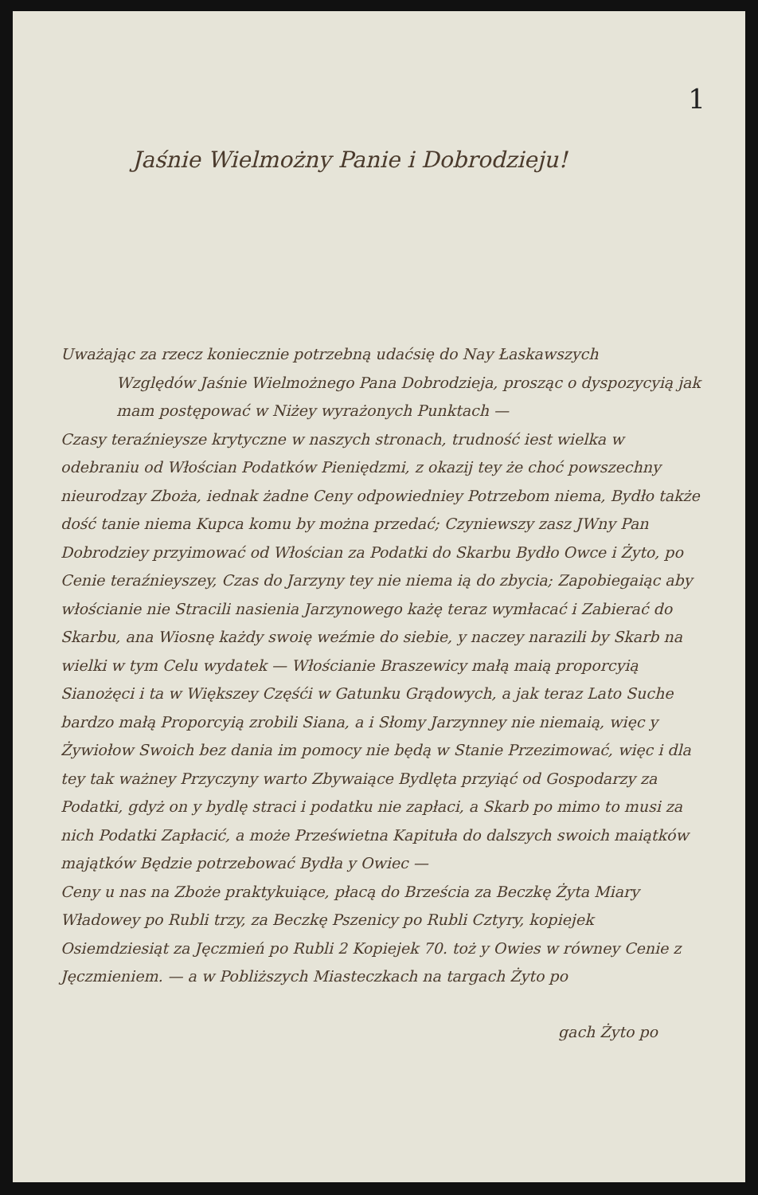1
Jaśnie Wielmożny Panie i Dobrodzieju!
Uważając za rzecz koniecznie potrzebną udaćsię do Nay Łaskawszych
Względów Jaśnie Wielmożnego Pana Dobrodzieja, prosząc o dyspozycyią jak mam postępować w Niżey wyrażonych Punktach —
Czasy teraźnieysze krytyczne w naszych stronach, trudność iest wielka w odebraniu od Włościan Podatków Pieniędzmi, z okazij tey że choć powszechny nieurodzay Zboża, iednak żadne Ceny odpowiedniey Potrzebom niema, Bydło także dość tanie niema Kupca komu by można przedać; Czyniewszy zasz JWny Pan Dobrodziey przyimować od Włościan za Podatki do Skarbu Bydło Owce i Żyto, po Cenie teraźnieyszey, Czas do Jarzyny tey nie niema ią do zbycia; Zapobiegaiąc aby włościanie nie Stracili nasienia Jarzynowego każę teraz wymłacać i Zabierać do Skarbu, ana Wiosnę każdy swoię weźmie do siebie, y naczey narazili by Skarb na wielki w tym Celu wydatek — Włościanie Braszewicy małą maią proporcyią Sianożęci i ta w Większey Częśći w Gatunku Grądowych, a jak teraz Lato Suche bardzo małą Proporcyią zrobili Siana, a i Słomy Jarzynney nie niemaią, więc y Żywiołow Swoich bez dania im pomocy nie będą w Stanie Przezimować, więc i dla tey tak ważney Przyczyny warto Zbywaiące Bydlęta przyiąć od Gospodarzy za Podatki, gdyż on y bydlę straci i podatku nie zapłaci, a Skarb po mimo to musi za nich Podatki Zapłacić, a może Prześwietna Kapituła do dalszych swoich maiątków majątków Będzie potrzebować Bydła y Owiec —
Ceny u nas na Zboże praktykuiące, płacą do Brześcia za Beczkę Żyta Miary Władowey po Rubli trzy, za Beczkę Pszenicy po Rubli Cztyry, kopiejek Osiemdziesiąt za Jęczmień po Rubli 2 Kopiejek 70. toż y Owies w równey Cenie z Jęczmieniem. — a w Pobliższych Miasteczkach na targach Żyto po
gach Żyto po